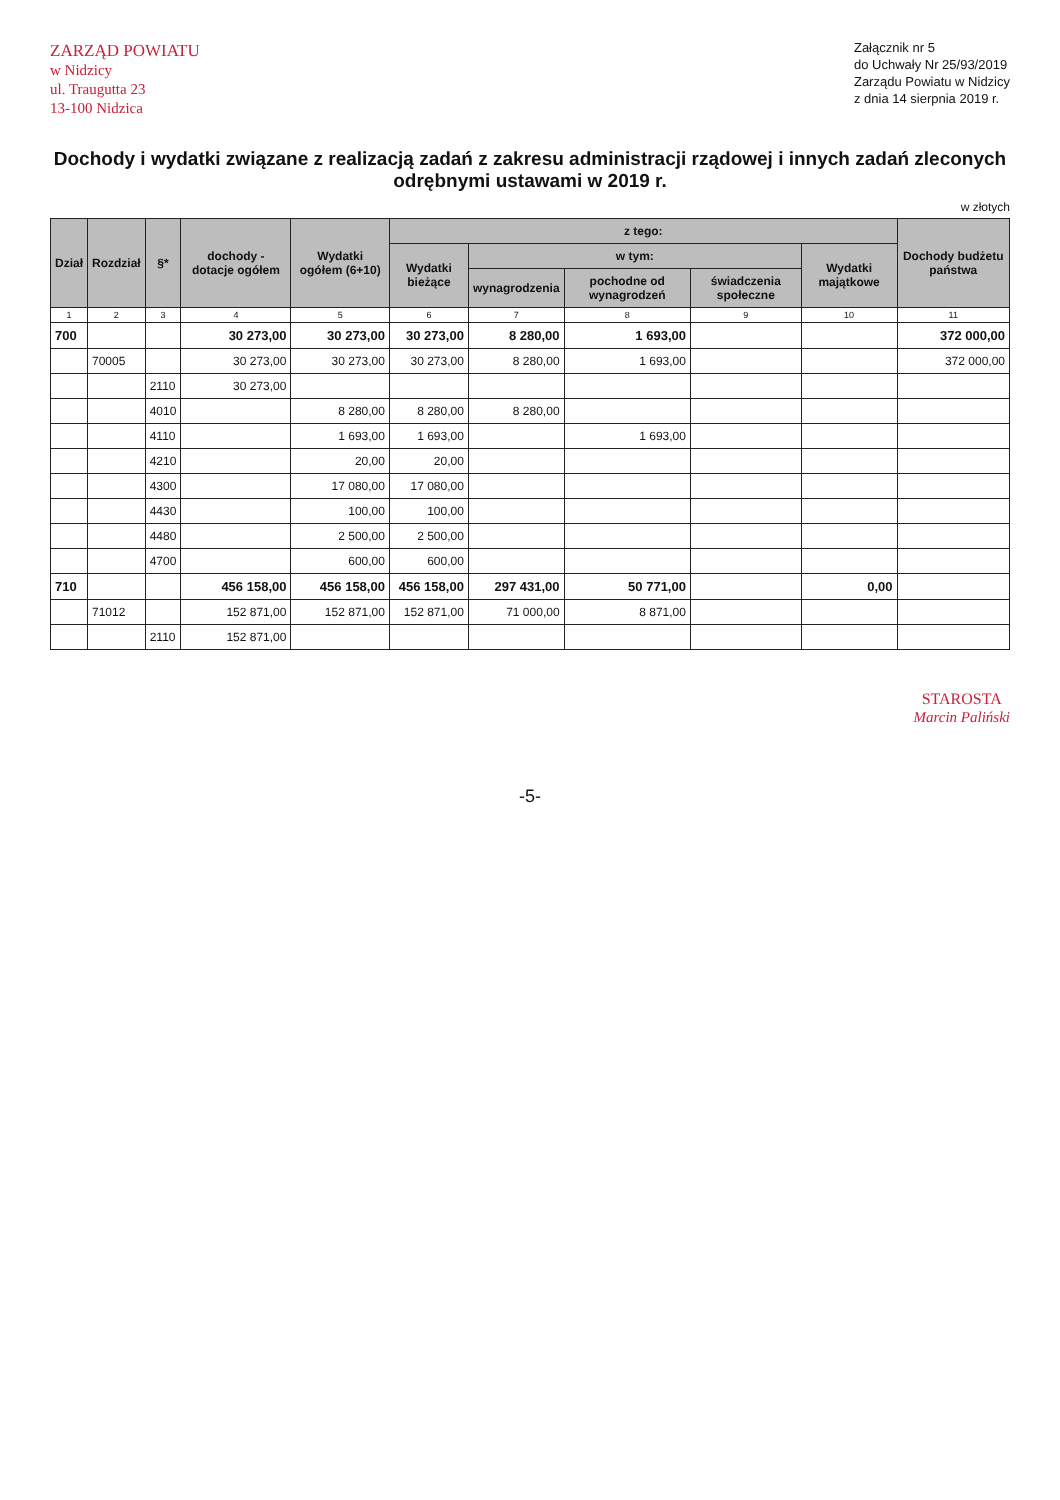ZARZĄD POWIATU
w Nidzicy
ul. Traugutta 23
13-100 Nidzica
Załącznik nr 5
do Uchwały Nr 25/93/2019
Zarządu Powiatu w Nidzicy
z dnia 14 sierpnia 2019 r.
Dochody i wydatki związane z realizacją zadań z zakresu administracji rządowej i innych zadań zleconych odrębnymi ustawami w 2019 r.
w złotych
| Dział | Rozdział | §* | dochody - dotacje ogółem | Wydatki ogółem (6+10) | z tego: | | | | | Dochody budżetu państwa |
| --- | --- | --- | --- | --- | --- | --- | --- | --- | --- | --- |
| | | | | | Wydatki bieżące | w tym: | | | Wydatki majątkowe | |
| | | | | | | wynagrodzenia | pochodne od wynagrodzeń | świadczenia społeczne | | |
| 1 | 2 | 3 | 4 | 5 | 6 | 7 | 8 | 9 | 10 | 11 |
| 700 | | | 30 273,00 | 30 273,00 | 30 273,00 | 8 280,00 | 1 693,00 | | | 372 000,00 |
| | 70005 | | 30 273,00 | 30 273,00 | 30 273,00 | 8 280,00 | 1 693,00 | | | 372 000,00 |
| | | 2110 | 30 273,00 | | | | | | | |
| | | 4010 | | 8 280,00 | 8 280,00 | 8 280,00 | | | | |
| | | 4110 | | 1 693,00 | 1 693,00 | | 1 693,00 | | | |
| | | 4210 | | 20,00 | 20,00 | | | | | |
| | | 4300 | | 17 080,00 | 17 080,00 | | | | | |
| | | 4430 | | 100,00 | 100,00 | | | | | |
| | | 4480 | | 2 500,00 | 2 500,00 | | | | | |
| | | 4700 | | 600,00 | 600,00 | | | | | |
| 710 | | | 456 158,00 | 456 158,00 | 456 158,00 | 297 431,00 | 50 771,00 | | 0,00 | |
| | 71012 | | 152 871,00 | 152 871,00 | 152 871,00 | 71 000,00 | 8 871,00 | | | |
| | | 2110 | 152 871,00 | | | | | | | |
STAROSTA
Marcin Paliński
-5-